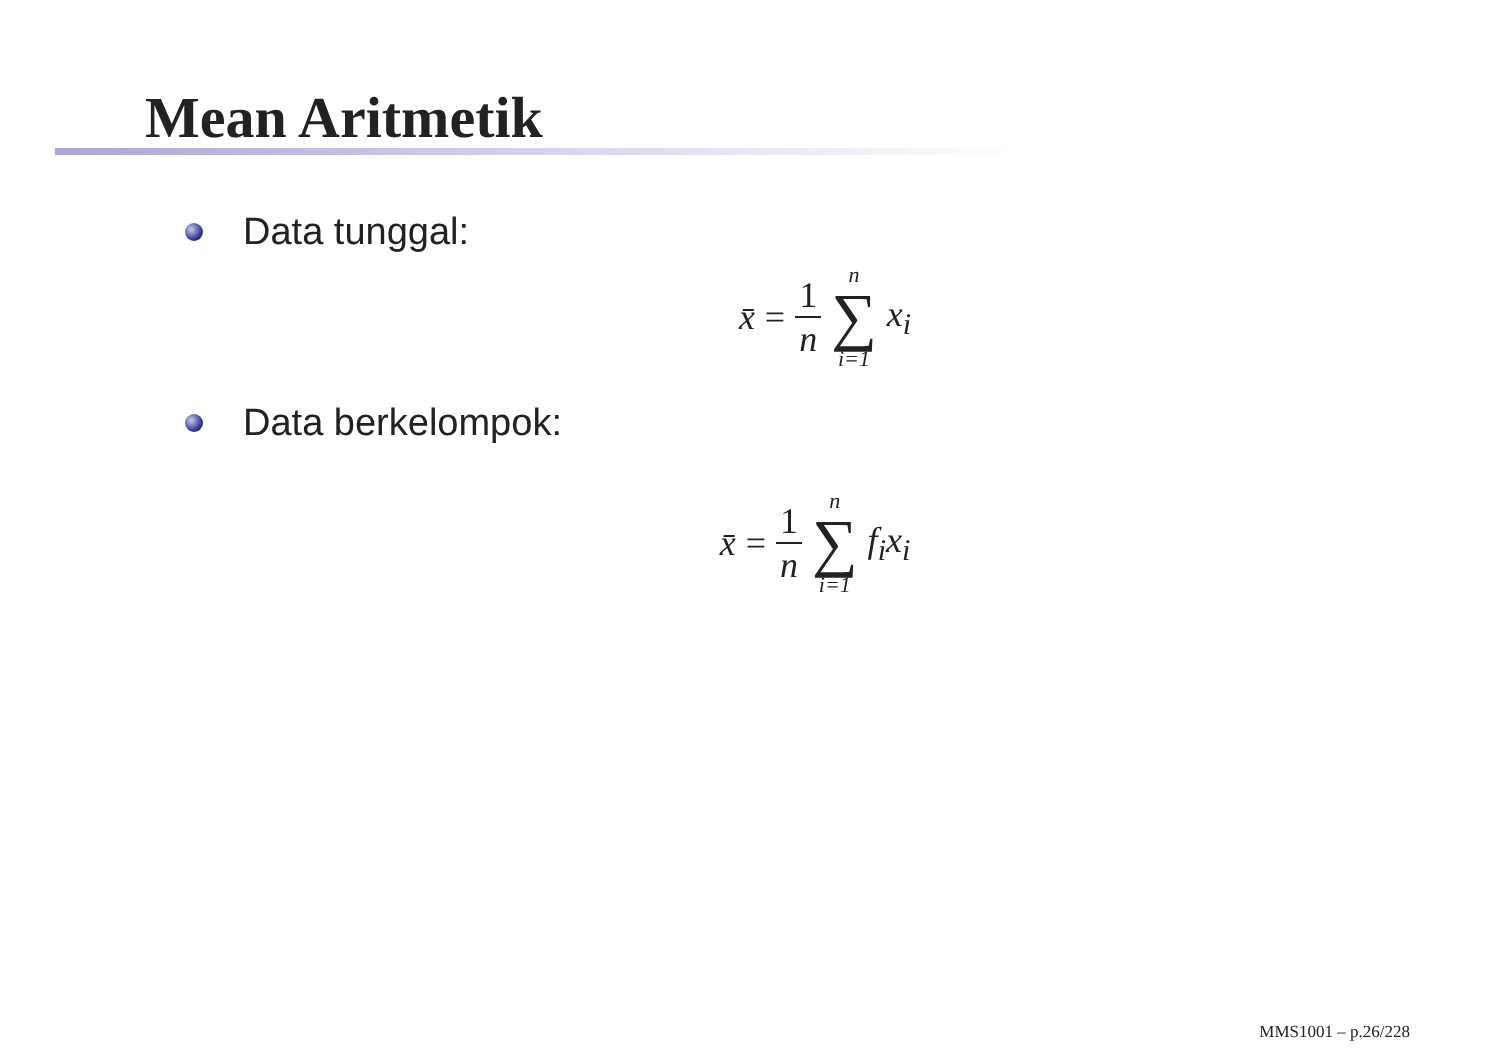Mean Aritmetik
Data tunggal:
x̄ = 1 n n ∑ i=1 x<sub>i</sub>
Data berkelompok:
x̄ = 1 n n ∑ i=1 f<sub>i</sub>x<sub>i</sub>
MMS1001 – p.26/228